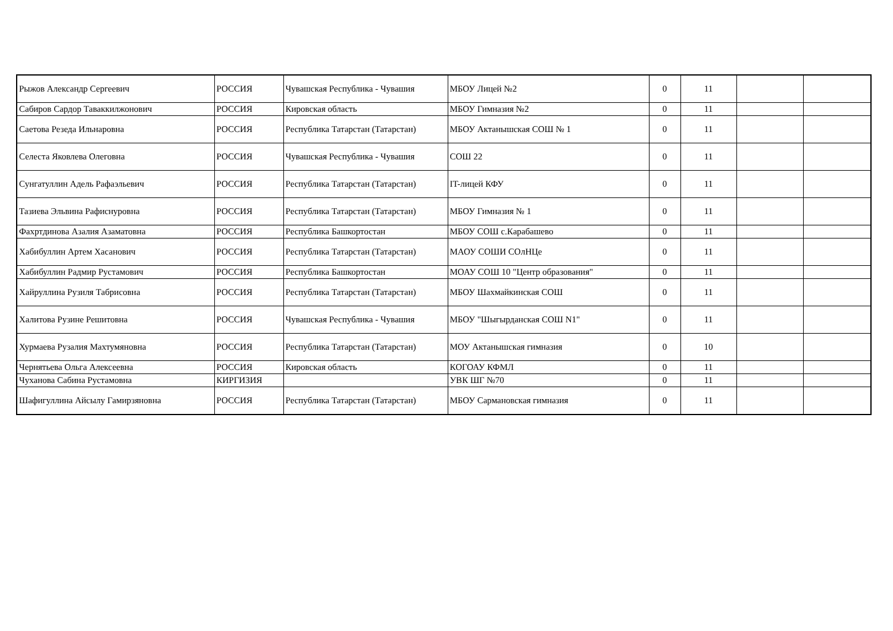| Рыжов Александр Сергеевич | РОССИЯ | Чувашская Республика - Чувашия | МБОУ Лицей №2 | 0 | 11 | | |
| Сабиров Сардор Таваккилжонович | РОССИЯ | Кировская область | МБОУ Гимназия №2 | 0 | 11 | | |
| Саетова Резеда Ильнаровна | РОССИЯ | Республика Татарстан (Татарстан) | МБОУ Актанышская СОШ № 1 | 0 | 11 | | |
| Селеста Яковлева Олеговна | РОССИЯ | Чувашская Республика - Чувашия | СОШ 22 | 0 | 11 | | |
| Сунгатуллин Адель Рафаэльевич | РОССИЯ | Республика Татарстан (Татарстан) | IT-лицей КФУ | 0 | 11 | | |
| Тазиева Эльвина Рафиснуровна | РОССИЯ | Республика Татарстан (Татарстан) | МБОУ Гимназия № 1 | 0 | 11 | | |
| Фахртдинова Азалия Азаматовна | РОССИЯ | Республика Башкортостан | МБОУ СОШ с.Карабашево | 0 | 11 | | |
| Хабибуллин Артем Хасанович | РОССИЯ | Республика Татарстан (Татарстан) | МАОУ СОШИ СОлНЦе | 0 | 11 | | |
| Хабибуллин Радмир Рустамович | РОССИЯ | Республика Башкортостан | МОАУ СОШ 10 "Центр образования" | 0 | 11 | | |
| Хайруллина Рузиля Табрисовна | РОССИЯ | Республика Татарстан (Татарстан) | МБОУ Шахмайкинская СОШ | 0 | 11 | | |
| Халитова Рузине Решитовна | РОССИЯ | Чувашская Республика - Чувашия | МБОУ "Шыгырданская СОШ N1" | 0 | 11 | | |
| Хурмаева Рузалия Махтумяновна | РОССИЯ | Республика Татарстан (Татарстан) | МОУ Актанышская гимназия | 0 | 10 | | |
| Чернятьева Ольга Алексеевна | РОССИЯ | Кировская область | КОГОАУ КФМЛ | 0 | 11 | | |
| Чуханова Сабина Рустамовна | КИРГИЗИЯ | | УВК ШГ №70 | 0 | 11 | | |
| Шафигуллина Айсылу Гамирзяновна | РОССИЯ | Республика Татарстан (Татарстан) | МБОУ Сармановская гимназия | 0 | 11 | | |